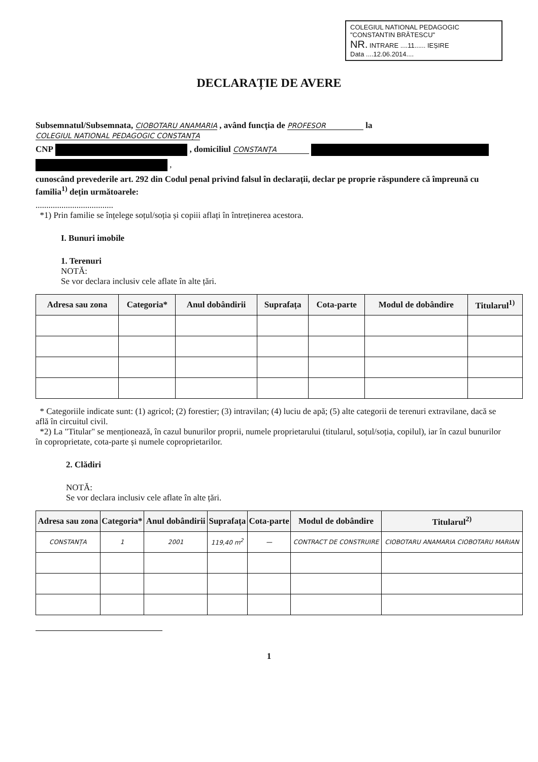COLEGIUL NATIONAL PEDAGOGIC
"CONSTANTIN BRĂTESCU"
NR. INTRARE ....11...... IEȘIRE
Data ....12.06.2014....
DECLARAȚIE DE AVERE
Subsemnatul/Subsemnata, CIOBOTARU ANAMARIA , având funcția de PROFESOR la COLEGIUL NATIONAL PEDAGOGIC CONSTANȚA
CNP , domiciliul CONSTANȚA
,
cunoscând prevederile art. 292 din Codul penal privind falsul în declarații, declar pe proprie răspundere că împreună cu familia<sup>1)</sup> dețin următoarele:
....................................
*1) Prin familie se înțelege soțul/soția și copiii aflați în întreținerea acestora.
I. Bunuri imobile
1. Terenuri
NOTĂ:
Se vor declara inclusiv cele aflate în alte țări.
| Adresa sau zona | Categoria* | Anul dobândirii | Suprafața | Cota-parte | Modul de dobândire | Titularul<sup>1)</sup> |
| --- | --- | --- | --- | --- | --- | --- |
* Categoriile indicate sunt: (1) agricol; (2) forestier; (3) intravilan; (4) luciu de apă; (5) alte categorii de terenuri extravilane, dacă se află în circuitul civil.
*2) La "Titular" se menționează, în cazul bunurilor proprii, numele proprietarului (titularul, soțul/soția, copilul), iar în cazul bunurilor în coproprietate, cota-parte și numele coproprietarilor.
2. Clădiri
NOTĂ:
Se vor declara inclusiv cele aflate în alte țări.
| Adresa sau zona | Categoria* | Anul dobândirii | Suprafața | Cota-parte | Modul de dobândire | Titularul<sup>2)</sup> |
| --- | --- | --- | --- | --- | --- | --- |
| CONSTANȚA | 1 | 2001 | 119,40 m<sup>2</sup> | — | CONTRACT DE CONSTRUIRE | CIOBOTARU ANAMARIA CIOBOTARU MARIAN |
1